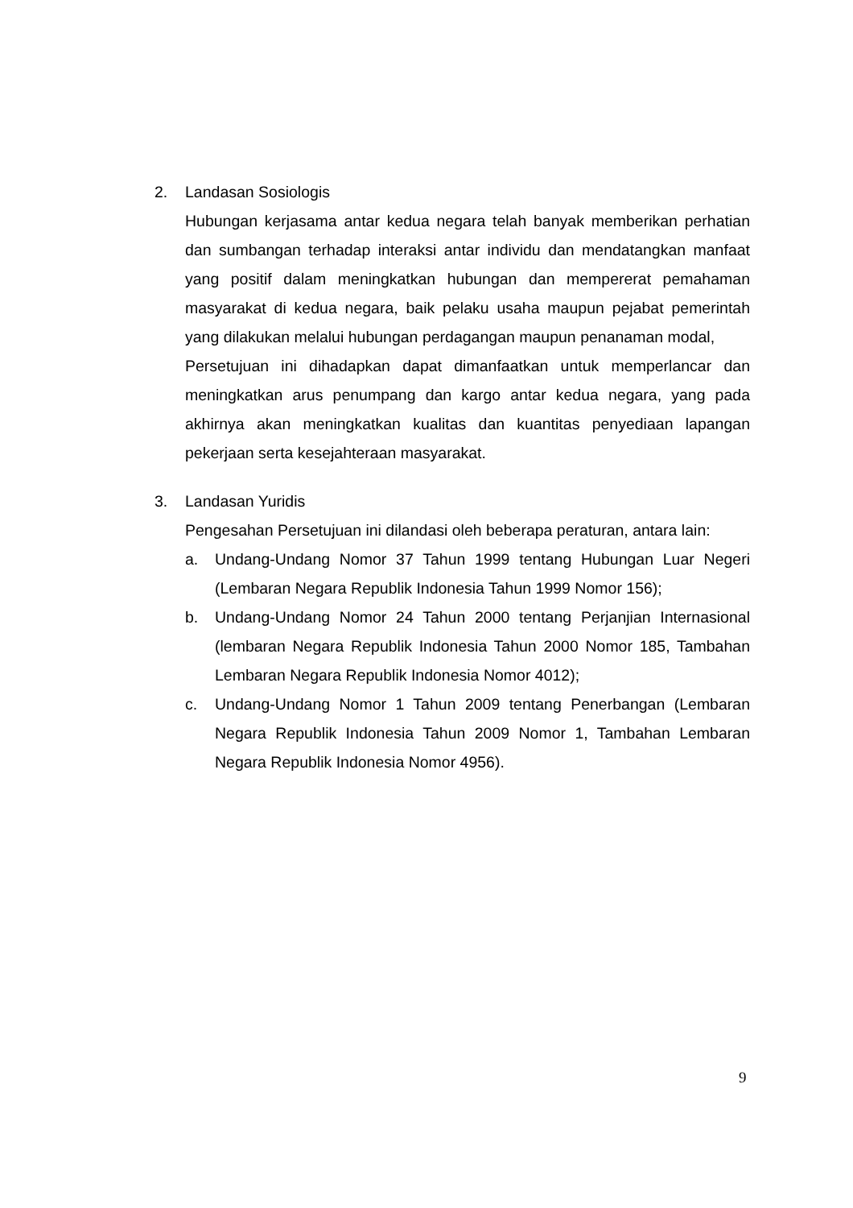2. Landasan Sosiologis
Hubungan kerjasama antar kedua negara telah banyak memberikan perhatian dan sumbangan terhadap interaksi antar individu dan mendatangkan manfaat yang positif dalam meningkatkan hubungan dan mempererat pemahaman masyarakat di kedua negara, baik pelaku usaha maupun pejabat pemerintah yang dilakukan melalui hubungan perdagangan maupun penanaman modal,
Persetujuan ini dihadapkan dapat dimanfaatkan untuk memperlancar dan meningkatkan arus penumpang dan kargo antar kedua negara, yang pada akhirnya akan meningkatkan kualitas dan kuantitas penyediaan lapangan pekerjaan serta kesejahteraan masyarakat.
3. Landasan Yuridis
Pengesahan Persetujuan ini dilandasi oleh beberapa peraturan, antara lain:
a. Undang-Undang Nomor 37 Tahun 1999 tentang Hubungan Luar Negeri (Lembaran Negara Republik Indonesia Tahun 1999 Nomor 156);
b. Undang-Undang Nomor 24 Tahun 2000 tentang Perjanjian Internasional (lembaran Negara Republik Indonesia Tahun 2000 Nomor 185, Tambahan Lembaran Negara Republik Indonesia Nomor 4012);
c. Undang-Undang Nomor 1 Tahun 2009 tentang Penerbangan (Lembaran Negara Republik Indonesia Tahun 2009 Nomor 1, Tambahan Lembaran Negara Republik Indonesia Nomor 4956).
9